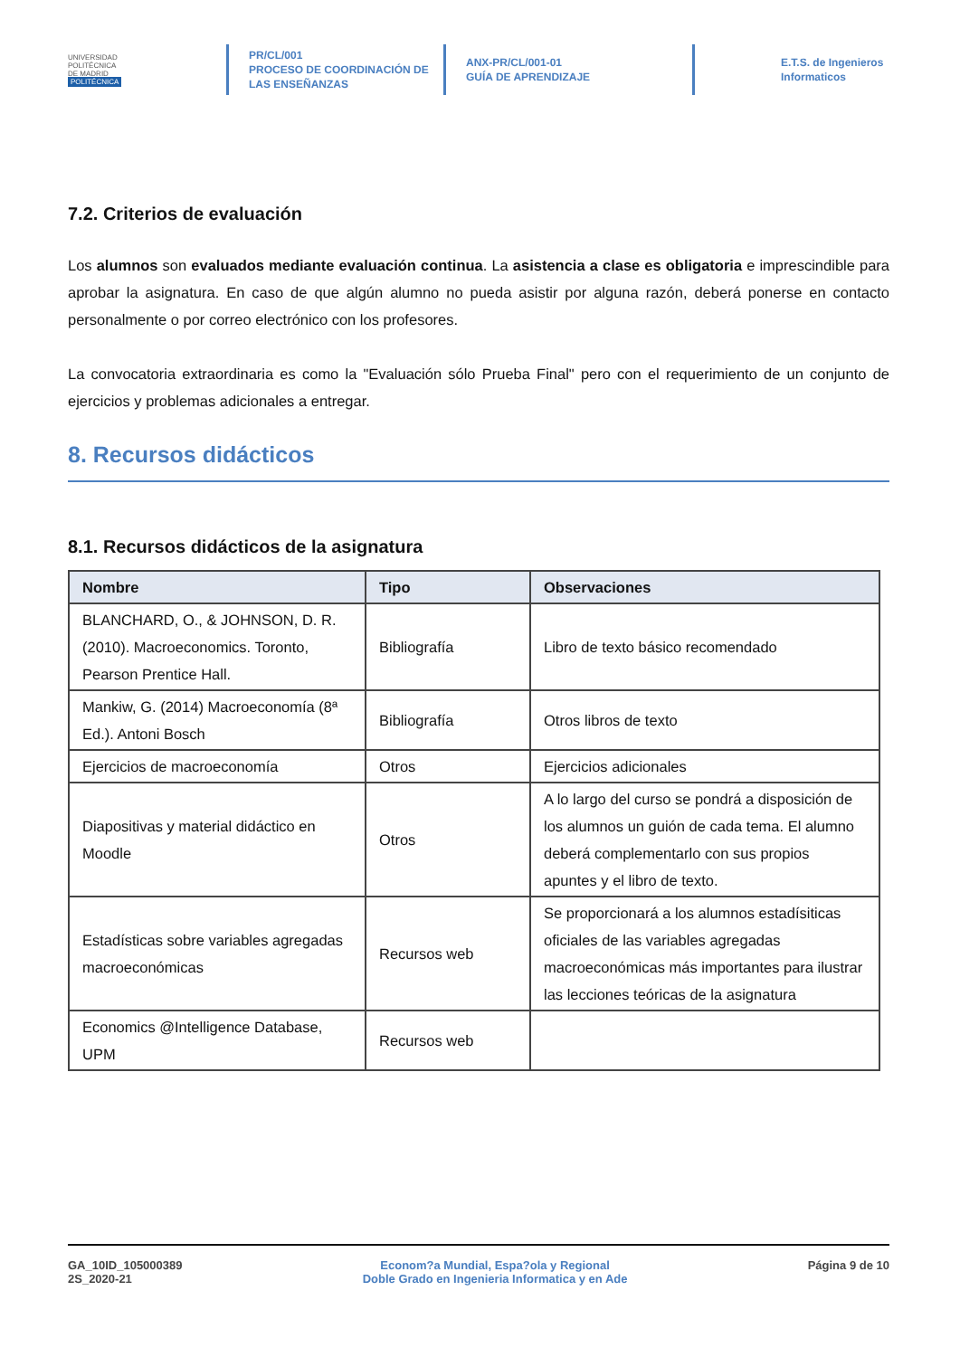UNIVERSIDAD
POLITÉCNICA
DE MADRID
POLITÉCNICA
PR/CL/001
PROCESO DE COORDINACIÓN DE
LAS ENSEÑANZAS
ANX-PR/CL/001-01
GUÍA DE APRENDIZAJE
E.T.S. de Ingenieros
Informaticos
7.2. Criterios de evaluación
Los alumnos son evaluados mediante evaluación continua. La asistencia a clase es obligatoria e imprescindible para aprobar la asignatura. En caso de que algún alumno no pueda asistir por alguna razón, deberá ponerse en contacto personalmente o por correo electrónico con los profesores.
La convocatoria extraordinaria es como la "Evaluación sólo Prueba Final" pero con el requerimiento de un conjunto de ejercicios y problemas adicionales a entregar.
8. Recursos didácticos
8.1. Recursos didácticos de la asignatura
| Nombre | Tipo | Observaciones |
| --- | --- | --- |
| BLANCHARD, O., & JOHNSON, D. R. (2010). Macroeconomics. Toronto, Pearson Prentice Hall. | Bibliografía | Libro de texto básico recomendado |
| Mankiw, G. (2014) Macroeconomía (8ª Ed.). Antoni Bosch | Bibliografía | Otros libros de texto |
| Ejercicios de macroeconomía | Otros | Ejercicios adicionales |
| Diapositivas y material didáctico en Moodle | Otros | A lo largo del curso se pondrá a disposición de los alumnos un guión de cada tema. El alumno deberá complementarlo con sus propios apuntes y el libro de texto. |
| Estadísticas sobre variables agregadas macroeconómicas | Recursos web | Se proporcionará a los alumnos estadísiticas oficiales de las variables agregadas macroeconómicas más importantes para ilustrar las lecciones teóricas de la asignatura |
| Economics @Intelligence Database, UPM | Recursos web | |
GA_10ID_105000389
2S_2020-21
Econom?a Mundial, Espa?ola y Regional
Doble Grado en Ingenieria Informatica y en Ade
Página 9 de 10